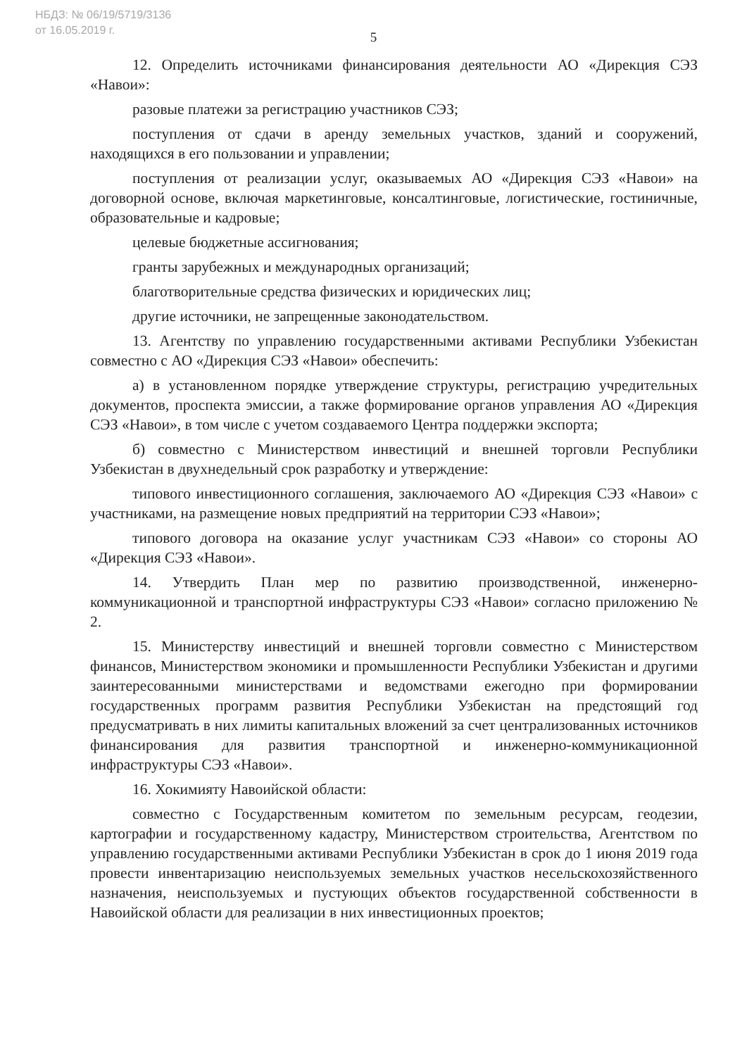НБДЗ: № 06/19/5719/3136
от 16.05.2019 г.
5
12. Определить источниками финансирования деятельности АО «Дирекция СЭЗ «Навои»:
разовые платежи за регистрацию участников СЭЗ;
поступления от сдачи в аренду земельных участков, зданий и сооружений, находящихся в его пользовании и управлении;
поступления от реализации услуг, оказываемых АО «Дирекция СЭЗ «Навои» на договорной основе, включая маркетинговые, консалтинговые, логистические, гостиничные, образовательные и кадровые;
целевые бюджетные ассигнования;
гранты зарубежных и международных организаций;
благотворительные средства физических и юридических лиц;
другие источники, не запрещенные законодательством.
13. Агентству по управлению государственными активами Республики Узбекистан совместно с АО «Дирекция СЭЗ «Навои» обеспечить:
а) в установленном порядке утверждение структуры, регистрацию учредительных документов, проспекта эмиссии, а также формирование органов управления АО «Дирекция СЭЗ «Навои», в том числе с учетом создаваемого Центра поддержки экспорта;
б) совместно с Министерством инвестиций и внешней торговли Республики Узбекистан в двухнедельный срок разработку и утверждение:
типового инвестиционного соглашения, заключаемого АО «Дирекция СЭЗ «Навои» с участниками, на размещение новых предприятий на территории СЭЗ «Навои»;
типового договора на оказание услуг участникам СЭЗ «Навои» со стороны АО «Дирекция СЭЗ «Навои».
14. Утвердить План мер по развитию производственной, инженерно-коммуникационной и транспортной инфраструктуры СЭЗ «Навои» согласно приложению № 2.
15. Министерству инвестиций и внешней торговли совместно с Министерством финансов, Министерством экономики и промышленности Республики Узбекистан и другими заинтересованными министерствами и ведомствами ежегодно при формировании государственных программ развития Республики Узбекистан на предстоящий год предусматривать в них лимиты капитальных вложений за счет централизованных источников финансирования для развития транспортной и инженерно-коммуникационной инфраструктуры СЭЗ «Навои».
16. Хокимияту Навоийской области:
совместно с Государственным комитетом по земельным ресурсам, геодезии, картографии и государственному кадастру, Министерством строительства, Агентством по управлению государственными активами Республики Узбекистан в срок до 1 июня 2019 года провести инвентаризацию неиспользуемых земельных участков несельскохозяйственного назначения, неиспользуемых и пустующих объектов государственной собственности в Навоийской области для реализации в них инвестиционных проектов;